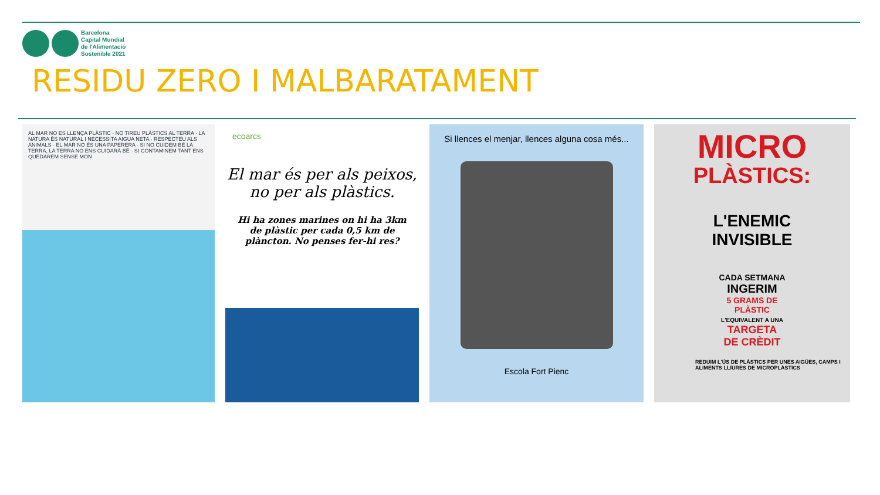Barcelona
Capital Mundial
de l'Alimentació
Sostenible 2021
RESIDU ZERO I MALBARATAMENT
AL MAR NO ES LLENÇA PLÀSTIC · NO TIREU PLÀSTICS AL TERRA · LA NATURA ÉS NATURAL I NECESSITA AIGUA NETA · RESPECTEU ALS ANIMALS · EL MAR NO ÉS UNA PAPERERA · SI NO CUIDEM BÉ LA TERRA, LA TERRA NO ENS CUIDARÀ BÉ · SI CONTAMINEM TANT ENS QUEDAREM SENSE MÓN
ecoarcs
El mar és per als peixos, no per als plàstics.
Hi ha zones marines on hi ha 3km de plàstic per cada 0,5 km de plàncton. No penses fer-hi res?
Si llences el menjar, llences alguna cosa més...
Escola Fort Pienc
MICRO
PLÀSTICS:
L'ENEMIC
INVISIBLE
CADA SETMANA
INGERIM
5 GRAMS DE
PLÀSTIC
L'EQUIVALENT A UNA
TARGETA
DE CRÈDIT
REDUIM L'ÚS DE PLÀSTICS PER UNES AIGÜES, CAMPS I ALIMENTS LLIURES DE MICROPLÀSTICS